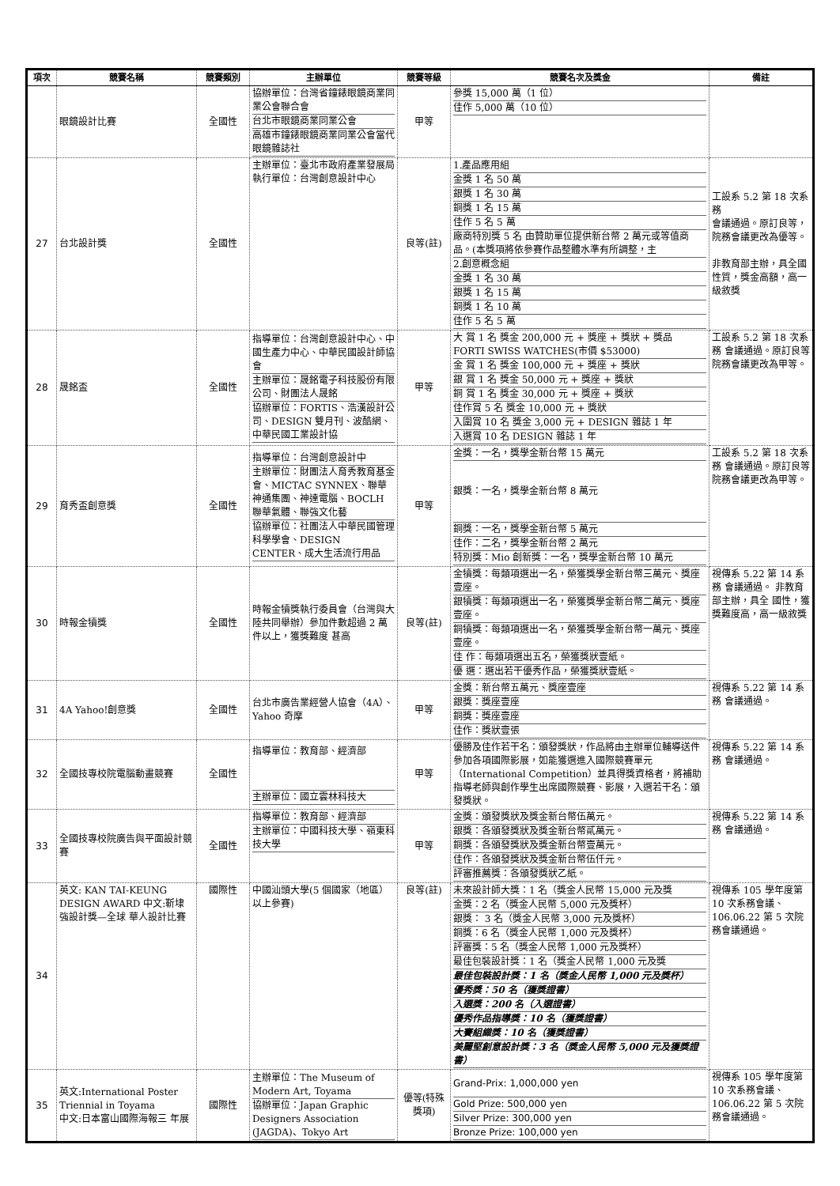| 項次 | 競賽名稱 | 競賽類別 | 主辦單位 | 競賽等級 | 競賽名次及獎金 | 備註 |
| --- | --- | --- | --- | --- | --- | --- |
| | 眼鏡設計比賽 | 全國性 | 協辦單位：台灣省鐘錶眼鏡商業同業公會聯合會 台北市眼鏡商業同業公會 高雄市鐘錶眼鏡商業同業公會當代眼鏡雜誌社 | 甲等 | 參獎 15,000 萬（1 位） 佳作 5,000 萬（10 位） | |
| 27 | 台北設計獎 | 全國性 | 主辦單位：臺北市政府產業發展局 執行單位：台灣創意設計中心 | 良等(註) | 1.產品應用組 金獎 1 名 50 萬 銀獎 1 名 30 萬 銅獎 1 名 15 萬 佳作 5 名 5 萬 廠商特別獎 5 名 由贊助單位提供新台幣 2 萬元或等值商品。(本獎項將依參賽作品整體水準有所調整，主 2.創意概念組 金獎 1 名 30 萬 銀獎 1 名 15 萬 銅獎 1 名 10 萬 佳作 5 名 5 萬 | 工設系 5.2 第 18 次系務 會議通過。原訂良等，院務會議更改為優等。 非教育部主辦，具全國性質，獎金高額，高一級敘獎 |
| 28 | 晟銘盃 | 全國性 | 指導單位：台灣創意設計中心、中國生產力中心、中華民國設計師協會 主辦單位：晟銘電子科技股份有限公司、財團法人晟銘 協辦單位：FORTIS、浩漢設計公司、DESIGN 雙月刊、波酷網、中華民國工業設計協 | 甲等 | 大 賞 1 名 獎金 200,000 元 + 獎座 + 獎狀 + 獎品 FORTI SWISS WATCHES(市價 $53000) 金 賞 1 名 獎金 100,000 元 + 獎座 + 獎狀 銀 賞 1 名 獎金 50,000 元 + 獎座 + 獎狀 銅 賞 1 名 獎金 30,000 元 + 獎座 + 獎狀 佳作賞 5 名 獎金 10,000 元 + 獎狀 入圍賞 10 名 獎金 3,000 元 + DESIGN 雜誌 1 年 入選賞 10 名 DESIGN 雜誌 1 年 | 工設系 5.2 第 18 次系務 會議通過。原訂良等 院務會議更改為甲等。 |
| 29 | 育秀盃創意獎 | 全國性 | 指導單位：台灣創意設計中 主辦單位：財團法人育秀教育基金會、MICTAC SYNNEX、聯華神通集團、神達電腦、BOCLH 聯華氣體、聯強文化藝 協辦單位：社團法人中華民國管理科學學會、DESIGN CENTER、成大生活流行用品 | 甲等 | 金獎：一名，獎學金新台幣 15 萬元 銀獎：一名，獎學金新台幣 8 萬元 銅獎：一名，獎學金新台幣 5 萬元 佳作：二名，獎學金新台幣 2 萬元 特別獎：Mio 創新獎：一名，獎學金新台幣 10 萬元 | 工設系 5.2 第 18 次系務 會議通過。原訂良等 院務會議更改為甲等。 |
| 30 | 時報金犢獎 | 全國性 | 時報金犢獎執行委員會（台灣與大陸共同舉辦）參加件數超過 2 萬件以上，獲獎難度 甚高 | 良等(註) | 金犢獎：每類項選出一名，榮獲獎學金新台幣三萬元、獎座壹座。 銀犢獎：每類項選出一名，榮獲獎學金新台幣二萬元、獎座壹座。 銅犢獎：每類項選出一名，榮獲獎學金新台幣一萬元、獎座壹座。 佳 作：每類項選出五名，榮獲獎狀壹紙。 優 選：選出若干優秀作品，榮獲獎狀壹紙。 | 視傳系 5.22 第 14 系務 會議通過。 非教育部主辦，具全 國性，獲獎難度高，高一級敘獎 |
| 31 | 4A Yahoo!創意獎 | 全國性 | 台北市廣告業經營人協會（4A）、Yahoo 奇摩 | 甲等 | 金獎：新台幣五萬元、獎座壹座 銀獎：獎座壹座 銅獎：獎座壹座 佳作：獎狀壹張 | 視傳系 5.22 第 14 系務 會議通過。 |
| 32 | 全國技專校院電腦動畫競賽 | 全國性 | 指導單位：教育部、經濟部 主辦單位：國立雲林科技大 | 甲等 | 優勝及佳作若干名：頒發獎狀，作品將由主辦單位輔導送件參加各項國際影展，如能獲選進入國際競賽單元（International Competition）並具得獎資格者，將補助指導老師與創作學生出席國際競賽、影展，入選若干名：頒發獎狀。 | 視傳系 5.22 第 14 系務 會議通過。 |
| 33 | 全國技專校院廣告與平面設計競賽 | 全國性 | 指導單位：教育部、經濟部 主辦單位：中國科技大學、嶺東科技大學 | 甲等 | 金獎：頒發獎狀及獎金新台幣伍萬元。 銀獎：各頒發獎狀及獎金新台幣貳萬元。 銅獎：各頒發獎狀及獎金新台幣壹萬元。 佳作：各頒發獎狀及獎金新台幣伍仟元。 評審推薦獎：各頒發獎狀乙紙。 | 視傳系 5.22 第 14 系務 會議通過。 |
| 34 | 英文: KAN TAI-KEUNG DESIGN AWARD 中文:靳埭強設計獎—全球 華人設計比賽 | 國際性 | 中國汕頭大學(5 個國家（地區）以上參賽) | 良等(註) | 未來設計師大獎：1 名（獎金人民幣 15,000 元及獎 金獎：2 名（獎金人民幣 5,000 元及獎杯） 銀獎： 3 名（獎金人民幣 3,000 元及獎杯） 銅獎：6 名（獎金人民幣 1,000 元及獎杯） 評審獎：5 名（獎金人民幣 1,000 元及獎杯） 最佳包裝設計獎：1 名（獎金人民幣 1,000 元及獎 最佳包裝設計獎：1 名（獎金人民幣 1,000 元及獎杯） 優秀獎：50 名（獲獎證書） 入選獎：200 名（入選證書） 優秀作品指導獎：10 名（獲獎證書） 大賽組織獎：10 名（獲獎證書） 美麗堅創意設計獎：3 名（獎金人民幣 5,000 元及獲獎證書） | 視傳系 105 學年度第 10 次系務會議、106.06.22 第 5 次院務會議通過。 |
| 35 | 英文:International Poster Triennial in Toyama 中文:日本富山國際海報三 年展 | 國際性 | 主辦單位：The Museum of Modern Art, Toyama 協辦單位：Japan Graphic Designers Association (JAGDA)、Tokyo Art | 優等(特殊獎項) | Grand-Prix: 1,000,000 yen Gold Prize: 500,000 yen Silver Prize: 300,000 yen Bronze Prize: 100,000 yen | 視傳系 105 學年度第 10 次系務會議、106.06.22 第 5 次院務會議通過。 |